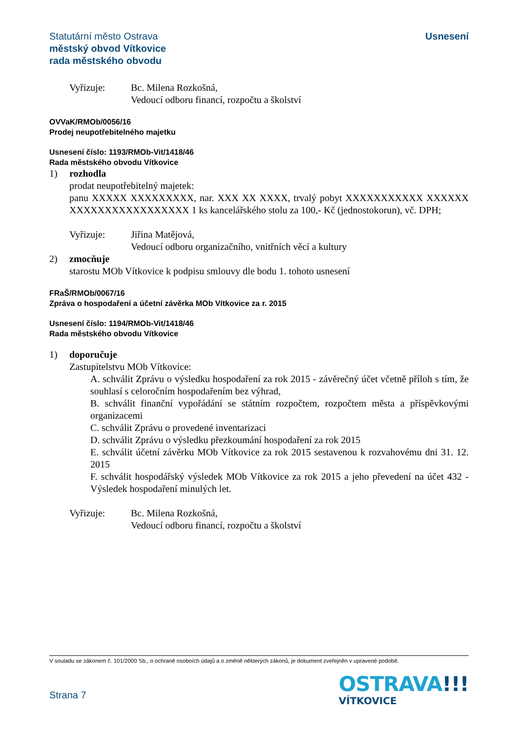Statutární město Ostrava
městský obvod Vítkovice
rada městského obvodu
Usnesení
Vyřizuje: Bc. Milena Rozkošná,
Vedoucí odboru financí, rozpočtu a školství
OVVaK/RMOb/0056/16
Prodej neupotřebitelného majetku
Usnesení číslo: 1193/RMOb-Vit/1418/46
Rada městského obvodu Vítkovice
1) rozhodla
prodat neupotřebitelný majetek:
panu XXXXX XXXXXXXXX, nar. XXX XX XXXX, trvalý pobyt XXXXXXXXXXX XXXXXX XXXXXXXXXXXXXXXXX 1 ks kancelářského stolu za 100,- Kč (jednostokorun), vč. DPH;
Vyřizuje: Jiřina Matějová,
Vedoucí odboru organizačního, vnitřních věcí a kultury
2) zmocňuje
starostu MOb Vítkovice k podpisu smlouvy dle bodu 1. tohoto usnesení
FRaŠ/RMOb/0067/16
Zpráva o hospodaření a účetní závěrka MOb Vítkovice za r. 2015
Usnesení číslo: 1194/RMOb-Vit/1418/46
Rada městského obvodu Vítkovice
1) doporučuje
Zastupitelstvu MOb Vítkovice:
A. schválit Zprávu o výsledku hospodaření za rok 2015 - závěrečný účet včetně příloh s tím, že souhlasí s celoročním hospodařením bez výhrad,
B. schválit finanční vypořádání se státním rozpočtem, rozpočtem města a příspěvkovými organizacemi
C. schválit Zprávu o provedené inventarizaci
D. schválit Zprávu o výsledku přezkoumání hospodaření za rok 2015
E. schválit účetní závěrku MOb Vítkovice za rok 2015 sestavenou k rozvahovému dni 31. 12. 2015
F. schválit hospodářský výsledek MOb Vítkovice za rok 2015 a jeho převedení na účet 432 - Výsledek hospodaření minulých let.
Vyřizuje: Bc. Milena Rozkošná,
Vedoucí odboru financí, rozpočtu a školství
V souladu se zákonem č. 101/2000 Sb., o ochraně osobních údajů a o změně některých zákonů, je dokument zveřejněn v upravené podobě.
Strana 7
OSTRAVA!!!
VÍTKOVICE